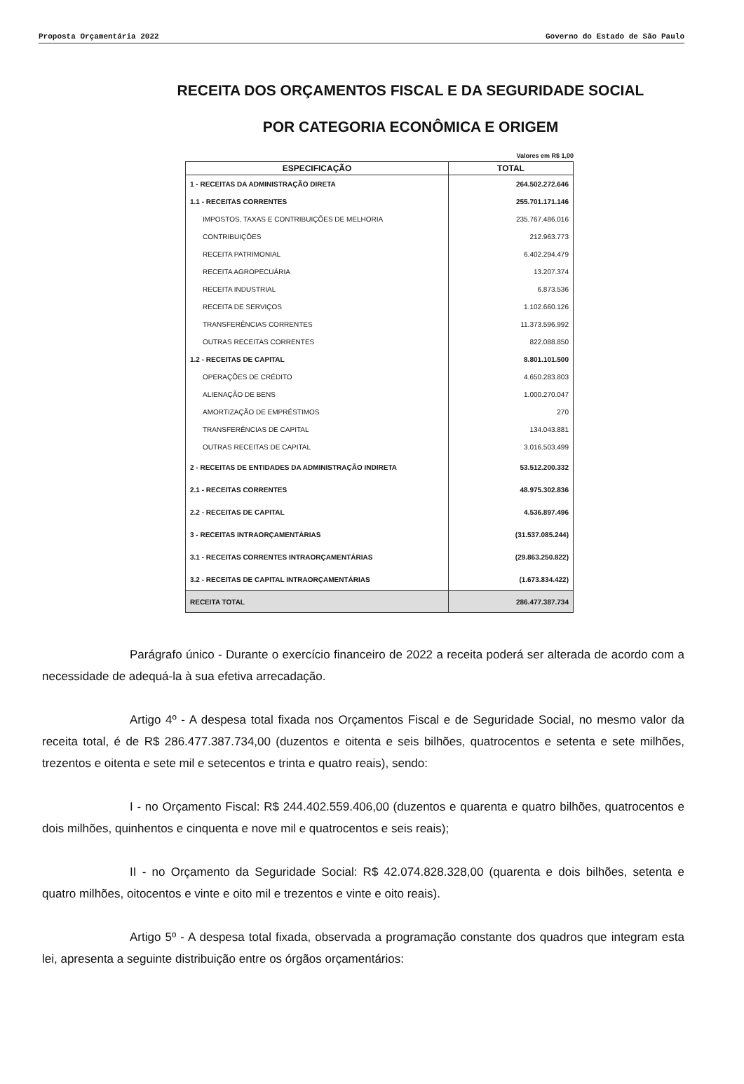Proposta Orçamentária 2022 Governo do Estado de São Paulo
RECEITA DOS ORÇAMENTOS FISCAL E DA SEGURIDADE SOCIAL
POR CATEGORIA ECONÔMICA E ORIGEM
Valores em R$ 1,00
| ESPECIFICAÇÃO | TOTAL |
| --- | --- |
| 1 - RECEITAS DA ADMINISTRAÇÃO DIRETA | 264.502.272.646 |
| 1.1 - RECEITAS CORRENTES | 255.701.171.146 |
| IMPOSTOS, TAXAS E CONTRIBUIÇÕES DE MELHORIA | 235.767.486.016 |
| CONTRIBUIÇÕES | 212.963.773 |
| RECEITA PATRIMONIAL | 6.402.294.479 |
| RECEITA AGROPECUÁRIA | 13.207.374 |
| RECEITA INDUSTRIAL | 6.873.536 |
| RECEITA DE SERVIÇOS | 1.102.660.126 |
| TRANSFERÊNCIAS CORRENTES | 11.373.596.992 |
| OUTRAS RECEITAS CORRENTES | 822.088.850 |
| 1.2 - RECEITAS DE CAPITAL | 8.801.101.500 |
| OPERAÇÕES DE CRÉDITO | 4.650.283.803 |
| ALIENAÇÃO DE BENS | 1.000.270.047 |
| AMORTIZAÇÃO DE EMPRÉSTIMOS | 270 |
| TRANSFERÊNCIAS DE CAPITAL | 134.043.881 |
| OUTRAS RECEITAS DE CAPITAL | 3.016.503.499 |
| 2 - RECEITAS DE ENTIDADES DA ADMINISTRAÇÃO INDIRETA | 53.512.200.332 |
| 2.1 - RECEITAS CORRENTES | 48.975.302.836 |
| 2.2 - RECEITAS DE CAPITAL | 4.536.897.496 |
| 3 - RECEITAS INTRAORÇAMENTÁRIAS | (31.537.085.244) |
| 3.1 - RECEITAS CORRENTES INTRAORÇAMENTÁRIAS | (29.863.250.822) |
| 3.2 - RECEITAS DE CAPITAL INTRAORÇAMENTÁRIAS | (1.673.834.422) |
| RECEITA TOTAL | 286.477.387.734 |
Parágrafo único - Durante o exercício financeiro de 2022 a receita poderá ser alterada de acordo com a necessidade de adequá-la à sua efetiva arrecadação.
Artigo 4º - A despesa total fixada nos Orçamentos Fiscal e de Seguridade Social, no mesmo valor da receita total, é de R$ 286.477.387.734,00 (duzentos e oitenta e seis bilhões, quatrocentos e setenta e sete milhões, trezentos e oitenta e sete mil e setecentos e trinta e quatro reais), sendo:
I - no Orçamento Fiscal: R$ 244.402.559.406,00 (duzentos e quarenta e quatro bilhões, quatrocentos e dois milhões, quinhentos e cinquenta e nove mil e quatrocentos e seis reais);
II - no Orçamento da Seguridade Social: R$ 42.074.828.328,00 (quarenta e dois bilhões, setenta e quatro milhões, oitocentos e vinte e oito mil e trezentos e vinte e oito reais).
Artigo 5º - A despesa total fixada, observada a programação constante dos quadros que integram esta lei, apresenta a seguinte distribuição entre os órgãos orçamentários: